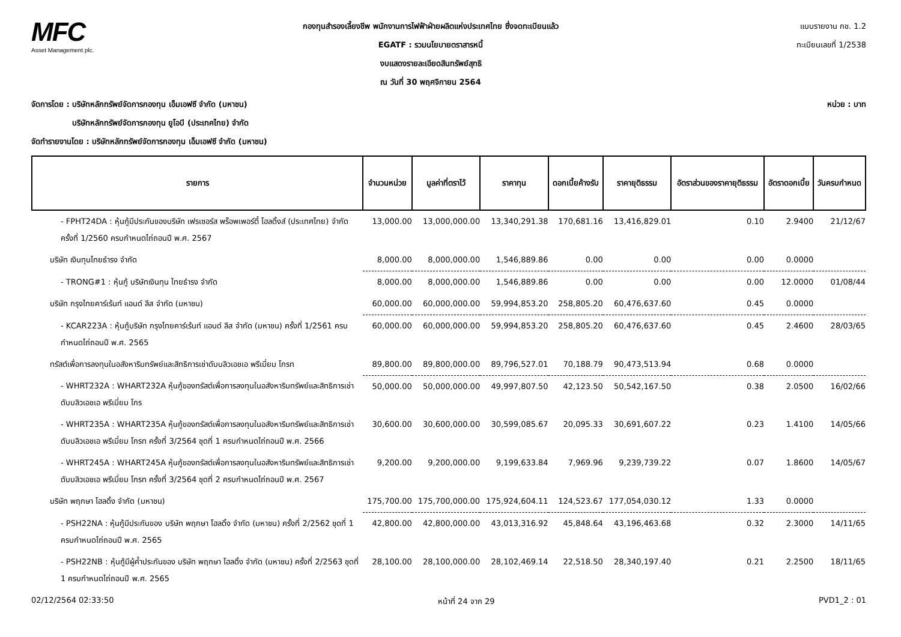MFC
Asset Management plc.
กองทุนสำรองเลี้ยงชีพ พนักงานการไฟฟ้าฝ่ายผลิตแห่งประเทศไทย ซึ่งจดทะเบียนแล้ว
EGATF : รวมนโยบายตราสารหนี้
งบแสดงรายละเอียดสินทรัพย์สุทธิ
ณ วันที่ 30 พฤศจิกายน 2564
แบบรายงาน กช. 1.2
ทะเบียนเลขที่ 1/2538
จัดการโดย : บริษัทหลักทรัพย์จัดการกองทุน เอ็มเอฟซี จำกัด (มหาชน)
บริษัทหลักทรัพย์จัดการกองทุน ยูโอบี (ประเทศไทย) จำกัด
จัดทำรายงานโดย : บริษัทหลักทรัพย์จัดการกองทุน เอ็มเอฟซี จำกัด (มหาชน)
หน่วย : บาท
| รายการ | จำนวนหน่วย | มูลค่าที่ตราไว้ | ราคาทุน | ดอกเบี้ยค้างรับ | ราคายุติธรรม | อัตราส่วนของราคายุติธรรม | อัตราดอกเบี้ย | วันครบกำหนด |
| --- | --- | --- | --- | --- | --- | --- | --- | --- |
| - FPHT24DA : หุ้นกู้มีประกันของบริษัท เฟรเซอร์ส พร็อพเพอร์ตี้ โฮลดิ้งส์ (ประเทศไทย) จำกัด ครั้งที่ 1/2560 ครบกำหนดไถ่ถอนปี พ.ศ. 2567 | 13,000.00 | 13,000,000.00 | 13,340,291.38 | 170,681.16 | 13,416,829.01 | 0.10 | 2.9400 | 21/12/67 |
| บริษัท เงินทุนไทยธำรง จำกัด | 8,000.00 | 8,000,000.00 | 1,546,889.86 | 0.00 | 0.00 | 0.00 | 0.0000 | |
| - TRONG#1 : หุ้นกู้ บริษัทเงินทุน ไทยธำรง จำกัด | 8,000.00 | 8,000,000.00 | 1,546,889.86 | 0.00 | 0.00 | 0.00 | 12.0000 | 01/08/44 |
| บริษัท กรุงไทยคาร์เร้นท์ แอนด์ ลีส จำกัด (มหาชน) | 60,000.00 | 60,000,000.00 | 59,994,853.20 | 258,805.20 | 60,476,637.60 | 0.45 | 0.0000 | |
| - KCAR223A : หุ้นกู้บริษัท กรุงไทยคาร์เร้นท์ แอนด์ ลีส จำกัด (มหาชน) ครั้งที่ 1/2561 ครบกำหนดไถ่ถอนปี พ.ศ. 2565 | 60,000.00 | 60,000,000.00 | 59,994,853.20 | 258,805.20 | 60,476,637.60 | 0.45 | 2.4600 | 28/03/65 |
| ทรัสต์เพื่อการลงทุนในอสังหาริมทรัพย์และสิทธิการเช่าดับบลิวเอชเอ พรีเมี่ยม โกรท | 89,800.00 | 89,800,000.00 | 89,796,527.01 | 70,188.79 | 90,473,513.94 | 0.68 | 0.0000 | |
| - WHRT232A : WHART232A หุ้นกู้ของทรัสต์เพื่อการลงทุนในอสังหาริมทรัพย์และสิทธิการเช่าดับบลิวเอชเอ พรีเมี่ยม โกร | 50,000.00 | 50,000,000.00 | 49,997,807.50 | 42,123.50 | 50,542,167.50 | 0.38 | 2.0500 | 16/02/66 |
| - WHRT235A : WHART235A หุ้นกู้ของทรัสต์เพื่อการลงทุนในอสังหาริมทรัพย์และสิทธิการเช่าดับบลิวเอชเอ พรีเมี่ยม โกรท ครั้งที่ 3/2564 ชุดที่ 1 ครบกำหนดไถ่ถอนปี พ.ศ. 2566 | 30,600.00 | 30,600,000.00 | 30,599,085.67 | 20,095.33 | 30,691,607.22 | 0.23 | 1.4100 | 14/05/66 |
| - WHRT245A : WHART245A หุ้นกู้ของทรัสต์เพื่อการลงทุนในอสังหาริมทรัพย์และสิทธิการเช่าดับบลิวเอชเอ พรีเมี่ยม โกรท ครั้งที่ 3/2564 ชุดที่ 2 ครบกำหนดไถ่ถอนปี พ.ศ. 2567 | 9,200.00 | 9,200,000.00 | 9,199,633.84 | 7,969.96 | 9,239,739.22 | 0.07 | 1.8600 | 14/05/67 |
| บริษัท พฤกษา โฮลดิ้ง จำกัด (มหาชน) | 175,700.00 | 175,700,000.00 | 175,924,604.11 | 124,523.67 | 177,054,030.12 | 1.33 | 0.0000 | |
| - PSH22NA : หุ้นกู้มีประกันของ บริษัท พฤกษา โฮลดิ้ง จำกัด (มหาชน) ครั้งที่ 2/2562 ชุดที่ 1 ครบกำหนดไถ่ถอนปี พ.ศ. 2565 | 42,800.00 | 42,800,000.00 | 43,013,316.92 | 45,848.64 | 43,196,463.68 | 0.32 | 2.3000 | 14/11/65 |
| - PSH22NB : หุ้นกู้มีผู้ค้ำประกันของ บริษัท พฤกษา โฮลดิ้ง จำกัด (มหาชน) ครั้งที่ 2/2563 ชุดที่ 1 ครบกำหนดไถ่ถอนปี พ.ศ. 2565 | 28,100.00 | 28,100,000.00 | 28,102,469.14 | 22,518.50 | 28,340,197.40 | 0.21 | 2.2500 | 18/11/65 |
02/12/2564 02:33:50 หน้าที่ 24 จาก 29 PVD1_2 : 01